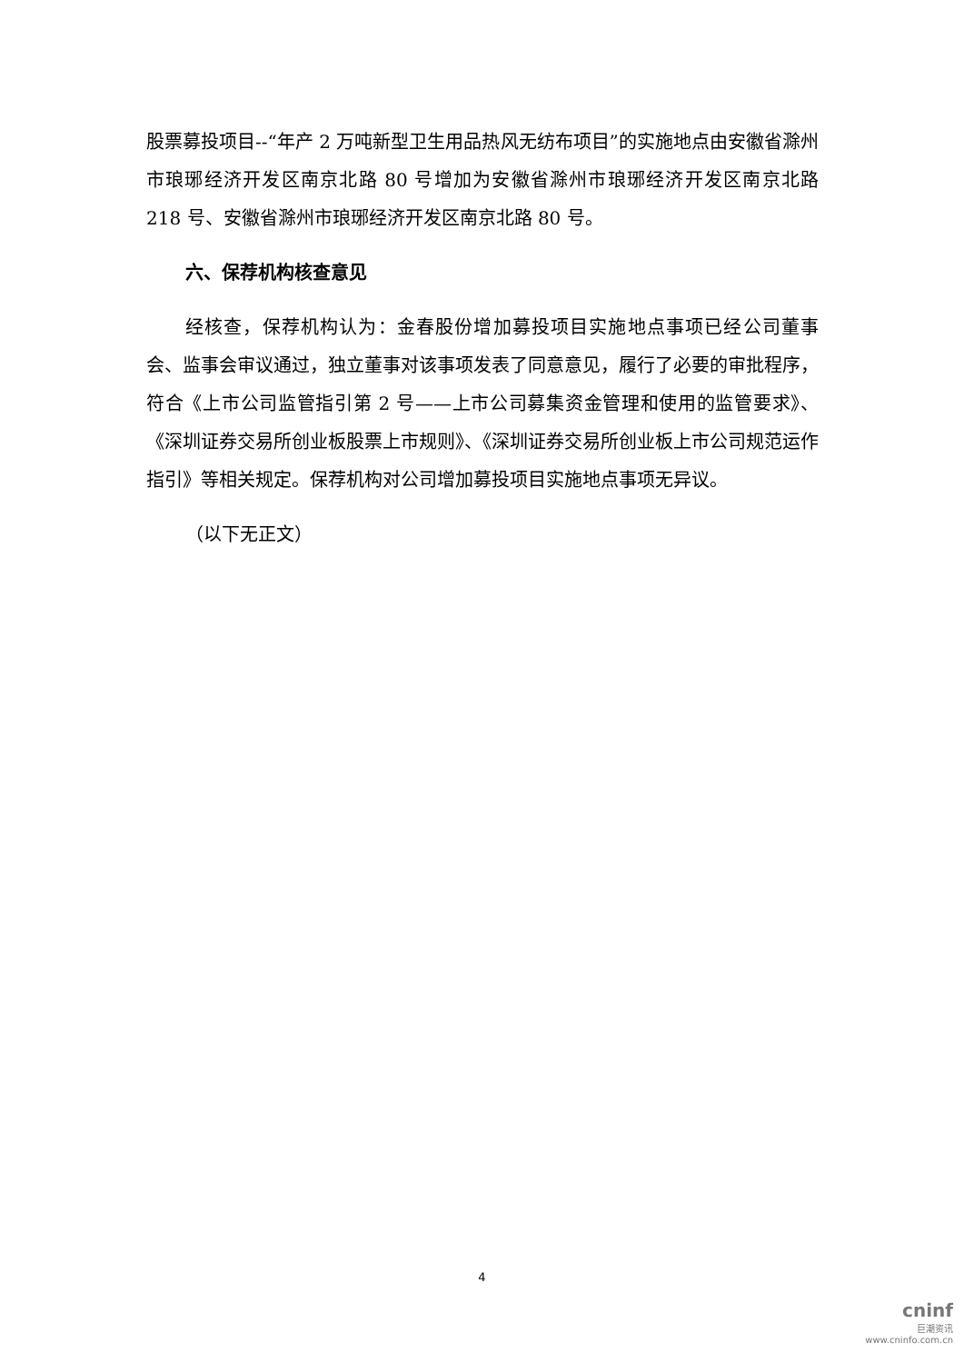股票募投项目--“年产 2 万吨新型卫生用品热风无纺布项目”的实施地点由安徽省滁州市琅琊经济开发区南京北路 80 号增加为安徽省滁州市琅琊经济开发区南京北路 218 号、安徽省滁州市琅琊经济开发区南京北路 80 号。
六、保荐机构核查意见
经核查，保荐机构认为：金春股份增加募投项目实施地点事项已经公司董事会、监事会审议通过，独立董事对该事项发表了同意意见，履行了必要的审批程序，符合《上市公司监管指引第 2 号——上市公司募集资金管理和使用的监管要求》、《深圳证券交易所创业板股票上市规则》、《深圳证券交易所创业板上市公司规范运作指引》等相关规定。保荐机构对公司增加募投项目实施地点事项无异议。
（以下无正文）
4
cninf
巨潮资讯
www.cninfo.com.cn